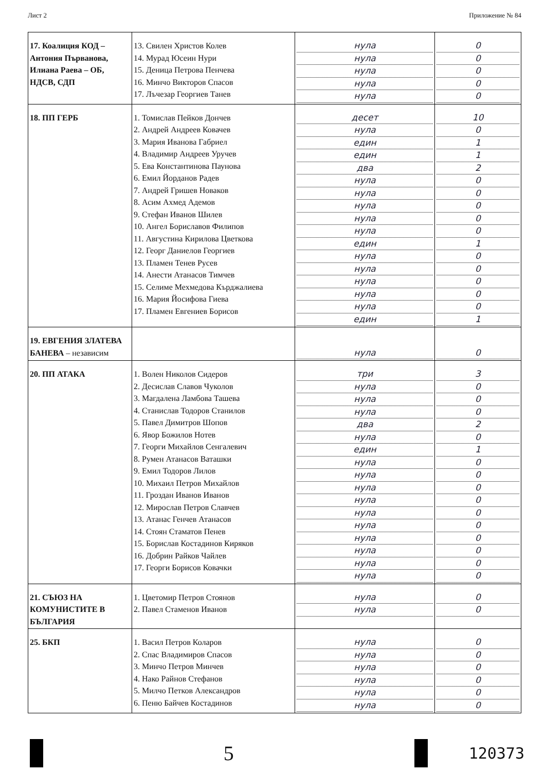Лист 2 Приложение № 84
| 17. Коалиция КОД – Антония Първанова, Илиана Раева – ОБ, НДСВ, СДП | 13. Свилен Христов Колев 14. Мурад Юсеин Нури 15. Деница Петрова Пенчева 16. Минчо Викторов Спасов 17. Лъчезар Георгиев Танев | нула нула нула нула нула | 0 0 0 0 0 |
| 18. ПП ГЕРБ | 1. Томислав Пейков Дончев 2. Андрей Андреев Ковачев 3. Мария Иванова Габриел 4. Владимир Андреев Уручев 5. Ева Константинова Паунова 6. Емил Йорданов Радев 7. Андрей Гришев Новаков 8. Асим Ахмед Адемов 9. Стефан Иванов Шилев 10. Ангел Бориславов Филипов 11. Августина Кирилова Цветкова 12. Георг Даниелов Георгиев 13. Пламен Тенев Русев 14. Анести Атанасов Тимчев 15. Селиме Мехмедова Кърджалиева 16. Мария Йосифова Гиева 17. Пламен Евгениев Борисов | десет нула един един два нула нула нула нула нула един нула нула нула нула нула един | 10 0 1 1 2 0 0 0 0 0 1 0 0 0 0 0 1 |
| 19. ЕВГЕНИЯ ЗЛАТЕВА БАНЕВА – независим | | нула | 0 |
| 20. ПП АТАКА | 1. Волен Николов Сидеров 2. Десислав Славов Чуколов 3. Магдалена Ламбова Ташева 4. Станислав Тодоров Станилов 5. Павел Димитров Шопов 6. Явор Божилов Нотев 7. Георги Михайлов Сенгалевич 8. Румен Атанасов Ваташки 9. Емил Тодоров Лилов 10. Михаил Петров Михайлов 11. Гроздан Иванов Иванов 12. Мирослав Петров Славчев 13. Атанас Генчев Атанасов 14. Стоян Стаматов Пенев 15. Борислав Костадинов Киряков 16. Добрин Райков Чайлев 17. Георги Борисов Ковачки | три нула нула нула два нула един нула нула нула нула нула нула нула нула нула нула | 3 0 0 0 2 0 1 0 0 0 0 0 0 0 0 0 0 |
| 21. СЪЮЗ НА КОМУНИСТИТЕ В БЪЛГАРИЯ | 1. Цветомир Петров Стоянов 2. Павел Стаменов Иванов | нула нула | 0 0 |
| 25. БКП | 1. Васил Петров Коларов 2. Спас Владимиров Спасов 3. Минчо Петров Минчев 4. Нако Райнов Стефанов 5. Милчо Петков Александров 6. Пеню Байчев Костадинов | нула нула нула нула нула нула | 0 0 0 0 0 0 |
5
120373